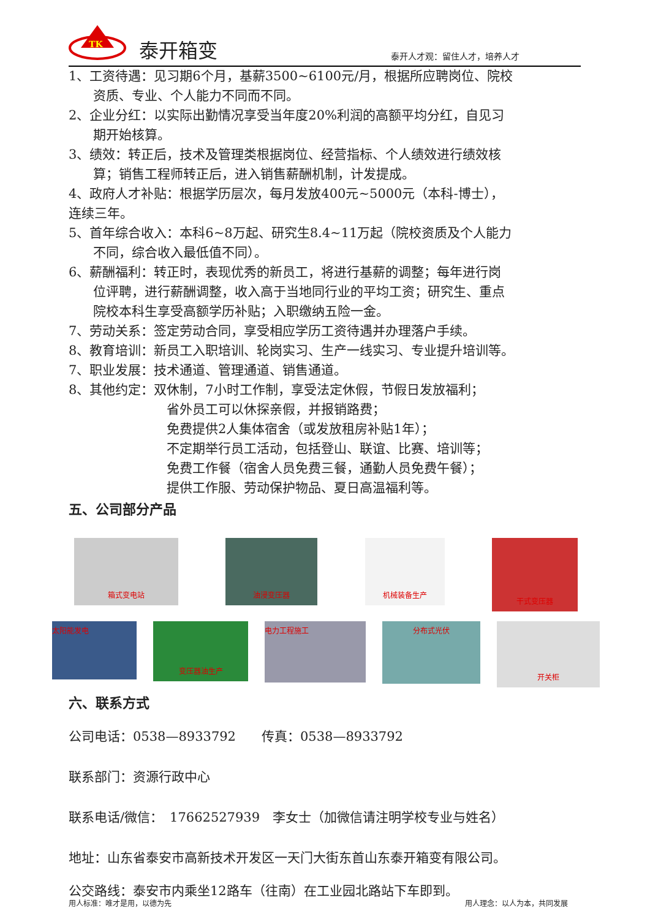TK
泰开箱变
泰开人才观：留住人才，培养人才
1、工资待遇：见习期6个月，基薪3500~6100元/月，根据所应聘岗位、院校
资质、专业、个人能力不同而不同。
2、企业分红：以实际出勤情况享受当年度20%利润的高额平均分红，自见习
期开始核算。
3、绩效：转正后，技术及管理类根据岗位、经营指标、个人绩效进行绩效核
算；销售工程师转正后，进入销售薪酬机制，计发提成。
4、政府人才补贴：根据学历层次，每月发放400元~5000元（本科-博士），
连续三年。
5、首年综合收入：本科6~8万起、研究生8.4~11万起（院校资质及个人能力
不同，综合收入最低值不同）。
6、薪酬福利：转正时，表现优秀的新员工，将进行基薪的调整；每年进行岗
位评聘，进行薪酬调整，收入高于当地同行业的平均工资；研究生、重点
院校本科生享受高额学历补贴；入职缴纳五险一金。
7、劳动关系：签定劳动合同，享受相应学历工资待遇并办理落户手续。
8、教育培训：新员工入职培训、轮岗实习、生产一线实习、专业提升培训等。
7、职业发展：技术通道、管理通道、销售通道。
8、其他约定：双休制，7小时工作制，享受法定休假，节假日发放福利；
省外员工可以休探亲假，并报销路费；
免费提供2人集体宿舍（或发放租房补贴1年）；
不定期举行员工活动，包括登山、联谊、比赛、培训等；
免费工作餐（宿舍人员免费三餐，通勤人员免费午餐）；
提供工作服、劳动保护物品、夏日高温福利等。
五、公司部分产品
箱式变电站 油浸变压器 机械装备生产
干式变压器
太阳能发电
变压器油生产
电力工程施工
分布式光伏
开关柜
六、联系方式
公司电话：0538—8933792　　传真：0538—8933792
联系部门：资源行政中心
联系电话/微信：　17662527939　李女士（加微信请注明学校专业与姓名）
地址：山东省泰安市高新技术开发区一天门大街东首山东泰开箱变有限公司。
公交路线：泰安市内乘坐12路车（往南）在工业园北路站下车即到。
用人标准：唯才是用，以德为先 用人理念：以人为本，共同发展